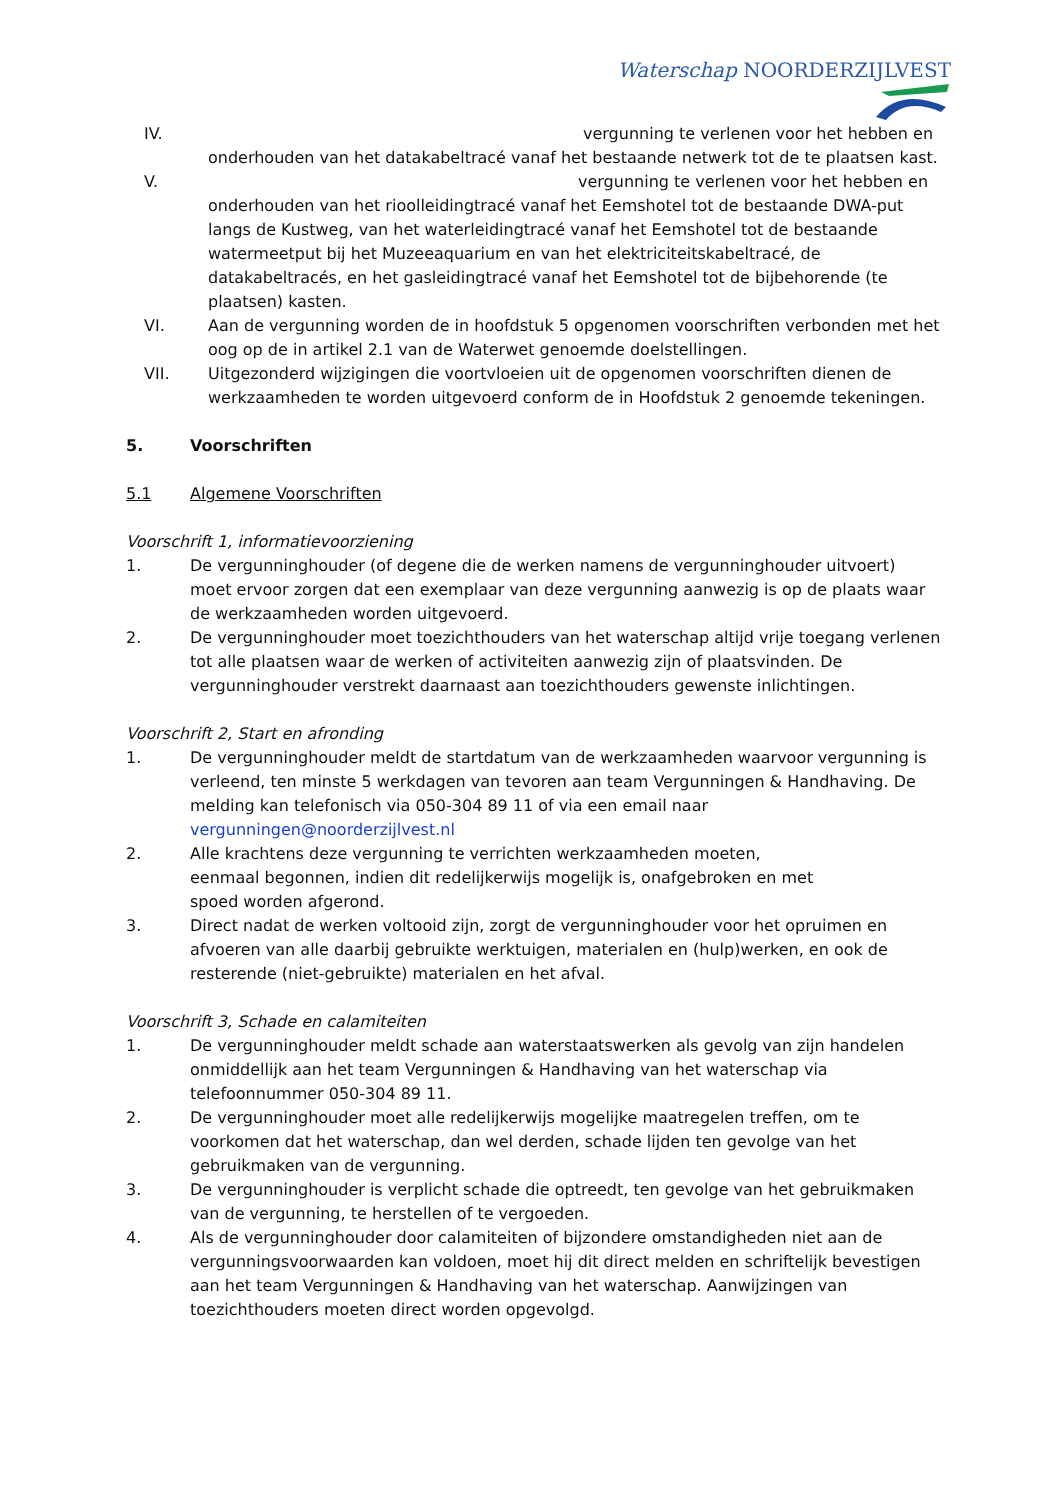Waterschap NOORDERZIJLVEST
IV. vergunning te verlenen voor het hebben en onderhouden van het datakabeltracé vanaf het bestaande netwerk tot de te plaatsen kast.
V. vergunning te verlenen voor het hebben en onderhouden van het rioolleidingtracé vanaf het Eemshotel tot de bestaande DWA-put langs de Kustweg, van het waterleidingtracé vanaf het Eemshotel tot de bestaande watermeetput bij het Muzeeaquarium en van het elektriciteitskabeltracé, de datakabeltracés, en het gasleidingtracé vanaf het Eemshotel tot de bijbehorende (te plaatsen) kasten.
VI. Aan de vergunning worden de in hoofdstuk 5 opgenomen voorschriften verbonden met het oog op de in artikel 2.1 van de Waterwet genoemde doelstellingen.
VII. Uitgezonderd wijzigingen die voortvloeien uit de opgenomen voorschriften dienen de werkzaamheden te worden uitgevoerd conform de in Hoofdstuk 2 genoemde tekeningen.
5. Voorschriften
5.1 Algemene Voorschriften
Voorschrift 1, informatievoorziening
1. De vergunninghouder (of degene die de werken namens de vergunninghouder uitvoert) moet ervoor zorgen dat een exemplaar van deze vergunning aanwezig is op de plaats waar de werkzaamheden worden uitgevoerd.
2. De vergunninghouder moet toezichthouders van het waterschap altijd vrije toegang verlenen tot alle plaatsen waar de werken of activiteiten aanwezig zijn of plaatsvinden. De vergunninghouder verstrekt daarnaast aan toezichthouders gewenste inlichtingen.
Voorschrift 2, Start en afronding
1. De vergunninghouder meldt de startdatum van de werkzaamheden waarvoor vergunning is verleend, ten minste 5 werkdagen van tevoren aan team Vergunningen & Handhaving. De melding kan telefonisch via 050-304 89 11 of via een email naar vergunningen@noorderzijlvest.nl
2. Alle krachtens deze vergunning te verrichten werkzaamheden moeten,
eenmaal begonnen, indien dit redelijkerwijs mogelijk is, onafgebroken en met
spoed worden afgerond.
3. Direct nadat de werken voltooid zijn, zorgt de vergunninghouder voor het opruimen en afvoeren van alle daarbij gebruikte werktuigen, materialen en (hulp)werken, en ook de resterende (niet-gebruikte) materialen en het afval.
Voorschrift 3, Schade en calamiteiten
1. De vergunninghouder meldt schade aan waterstaatswerken als gevolg van zijn handelen onmiddellijk aan het team Vergunningen & Handhaving van het waterschap via telefoonnummer 050-304 89 11.
2. De vergunninghouder moet alle redelijkerwijs mogelijke maatregelen treffen, om te voorkomen dat het waterschap, dan wel derden, schade lijden ten gevolge van het gebruikmaken van de vergunning.
3. De vergunninghouder is verplicht schade die optreedt, ten gevolge van het gebruikmaken van de vergunning, te herstellen of te vergoeden.
4. Als de vergunninghouder door calamiteiten of bijzondere omstandigheden niet aan de vergunningsvoorwaarden kan voldoen, moet hij dit direct melden en schriftelijk bevestigen aan het team Vergunningen & Handhaving van het waterschap. Aanwijzingen van toezichthouders moeten direct worden opgevolgd.